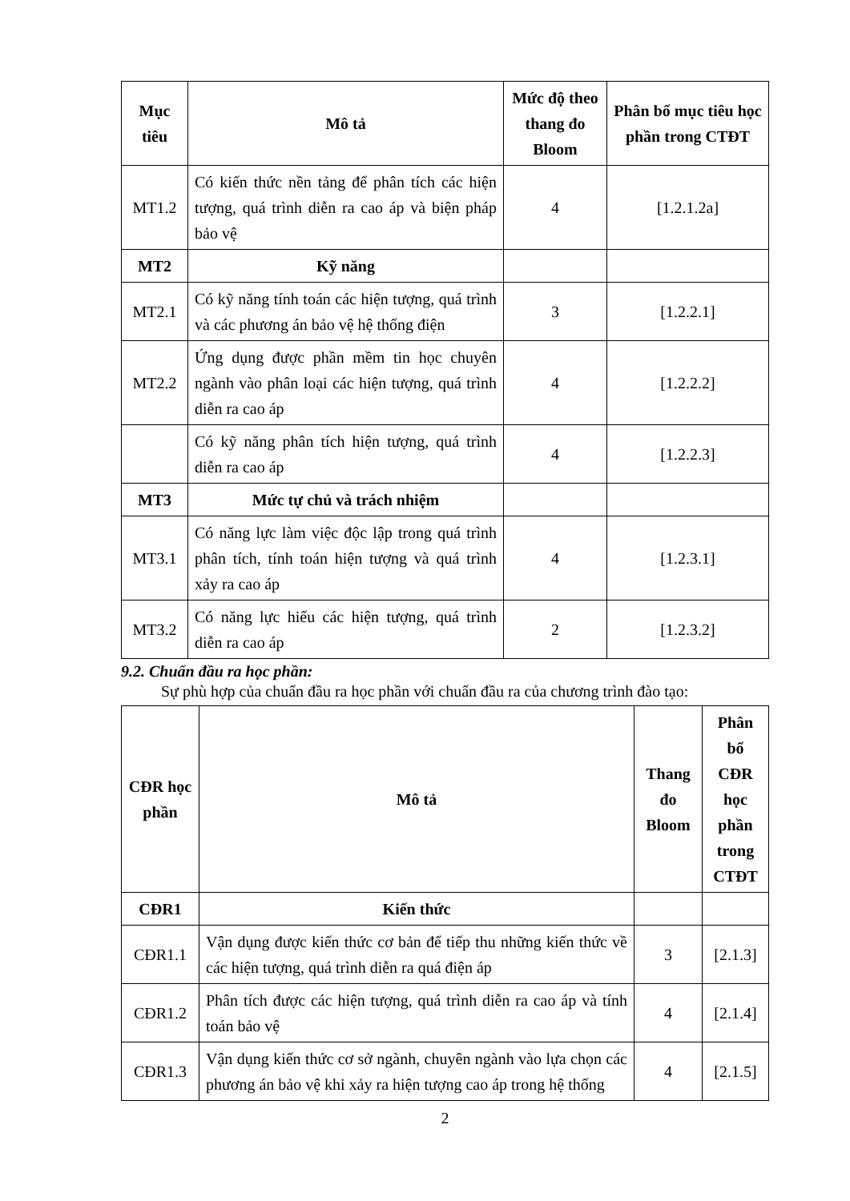| Mục tiêu | Mô tả | Mức độ theo thang đo Bloom | Phân bổ mục tiêu học phần trong CTĐT |
| --- | --- | --- | --- |
| MT1.2 | Có kiến thức nền tảng để phân tích các hiện tượng, quá trình diễn ra cao áp và biện pháp bảo vệ | 4 | [1.2.1.2a] |
| MT2 | Kỹ năng | | |
| MT2.1 | Có kỹ năng tính toán các hiện tượng, quá trình và các phương án bảo vệ hệ thống điện | 3 | [1.2.2.1] |
| MT2.2 | Ứng dụng được phần mềm tin học chuyên ngành vào phân loại các hiện tượng, quá trình diễn ra cao áp | 4 | [1.2.2.2] |
| | Có kỹ năng phân tích hiện tượng, quá trình diễn ra cao áp | 4 | [1.2.2.3] |
| MT3 | Mức tự chủ và trách nhiệm | | |
| MT3.1 | Có năng lực làm việc độc lập trong quá trình phân tích, tính toán hiện tượng và quá trình xảy ra cao áp | 4 | [1.2.3.1] |
| MT3.2 | Có năng lực hiểu các hiện tượng, quá trình diễn ra cao áp | 2 | [1.2.3.2] |
9.2. Chuẩn đầu ra học phần:
Sự phù hợp của chuẩn đầu ra học phần với chuẩn đầu ra của chương trình đào tạo:
| CĐR học phần | Mô tả | Thang đo Bloom | Phân bổ CĐR học phần trong CTĐT |
| --- | --- | --- | --- |
| CĐR1 | Kiến thức | | |
| CĐR1.1 | Vận dụng được kiến thức cơ bản để tiếp thu những kiến thức về các hiện tượng, quá trình diễn ra quá điện áp | 3 | [2.1.3] |
| CĐR1.2 | Phân tích được các hiện tượng, quá trình diễn ra cao áp và tính toán bảo vệ | 4 | [2.1.4] |
| CĐR1.3 | Vận dụng kiến thức cơ sở ngành, chuyên ngành vào lựa chọn các phương án bảo vệ khi xảy ra hiện tượng cao áp trong hệ thống | 4 | [2.1.5] |
2